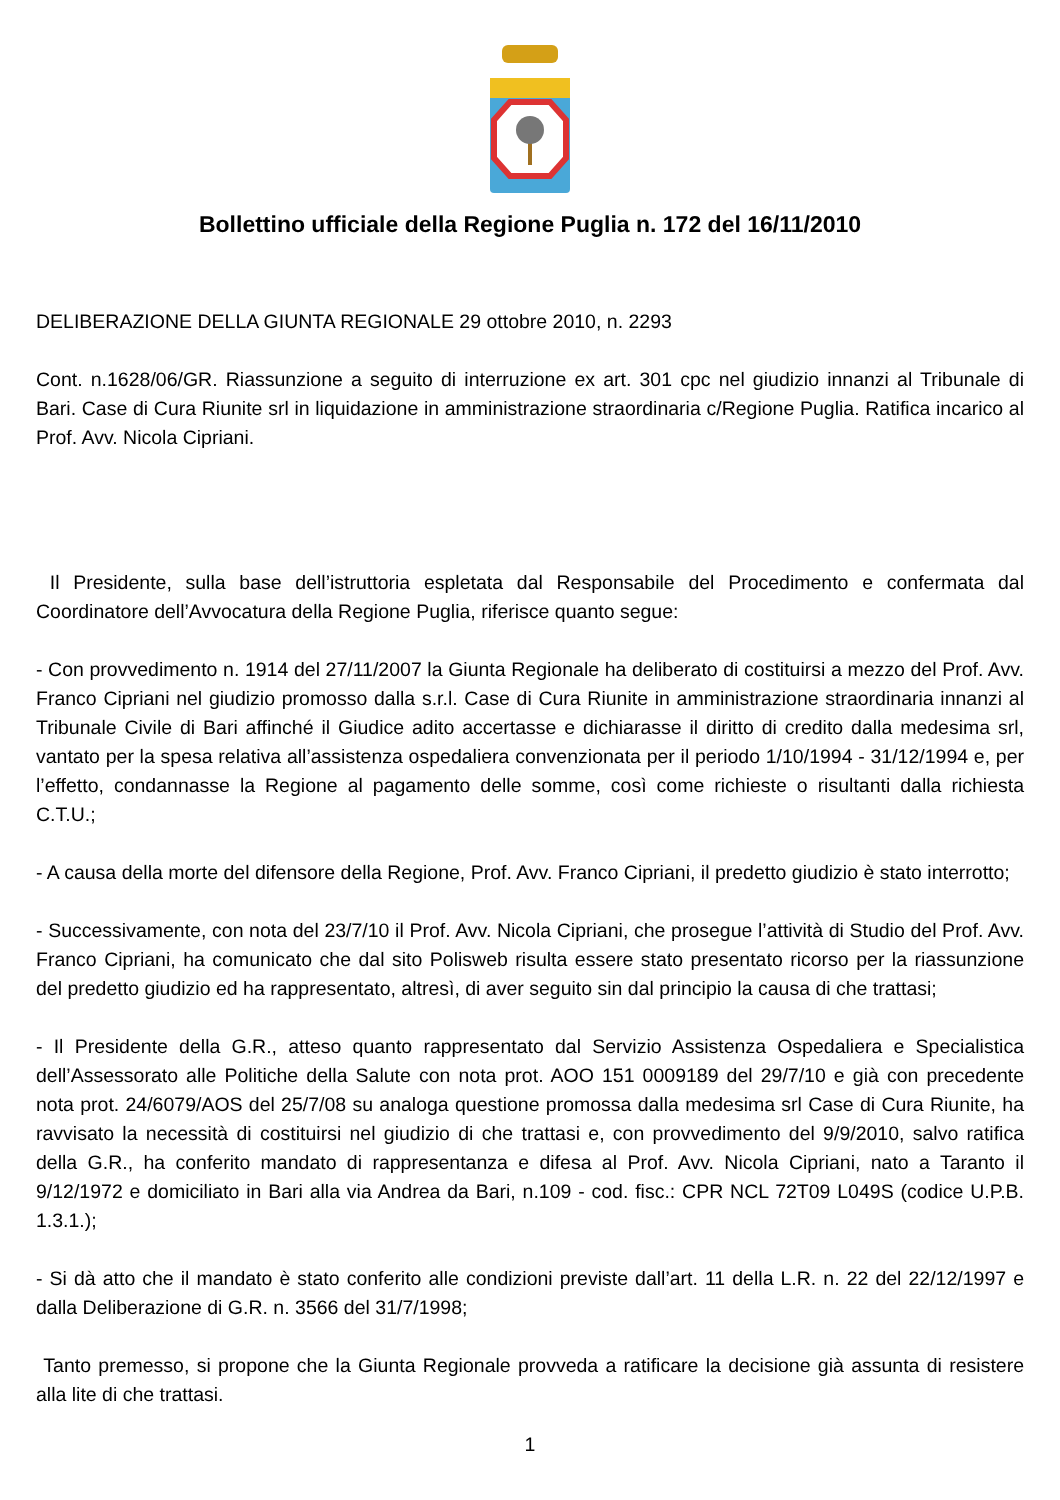Bollettino ufficiale della Regione Puglia n. 172 del 16/11/2010
DELIBERAZIONE DELLA GIUNTA REGIONALE 29 ottobre 2010, n. 2293
Cont. n.1628/06/GR. Riassunzione a seguito di interruzione ex art. 301 cpc nel giudizio innanzi al Tribunale di Bari. Case di Cura Riunite srl in liquidazione in amministrazione straordinaria c/Regione Puglia. Ratifica incarico al Prof. Avv. Nicola Cipriani.
Il Presidente, sulla base dell’istruttoria espletata dal Responsabile del Procedimento e confermata dal Coordinatore dell’Avvocatura della Regione Puglia, riferisce quanto segue:
- Con provvedimento n. 1914 del 27/11/2007 la Giunta Regionale ha deliberato di costituirsi a mezzo del Prof. Avv. Franco Cipriani nel giudizio promosso dalla s.r.l. Case di Cura Riunite in amministrazione straordinaria innanzi al Tribunale Civile di Bari affinché il Giudice adito accertasse e dichiarasse il diritto di credito dalla medesima srl, vantato per la spesa relativa all’assistenza ospedaliera convenzionata per il periodo 1/10/1994 - 31/12/1994 e, per l’effetto, condannasse la Regione al pagamento delle somme, così come richieste o risultanti dalla richiesta C.T.U.;
- A causa della morte del difensore della Regione, Prof. Avv. Franco Cipriani, il predetto giudizio è stato interrotto;
- Successivamente, con nota del 23/7/10 il Prof. Avv. Nicola Cipriani, che prosegue l’attività di Studio del Prof. Avv. Franco Cipriani, ha comunicato che dal sito Polisweb risulta essere stato presentato ricorso per la riassunzione del predetto giudizio ed ha rappresentato, altresì, di aver seguito sin dal principio la causa di che trattasi;
- Il Presidente della G.R., atteso quanto rappresentato dal Servizio Assistenza Ospedaliera e Specialistica dell’Assessorato alle Politiche della Salute con nota prot. AOO 151 0009189 del 29/7/10 e già con precedente nota prot. 24/6079/AOS del 25/7/08 su analoga questione promossa dalla medesima srl Case di Cura Riunite, ha ravvisato la necessità di costituirsi nel giudizio di che trattasi e, con provvedimento del 9/9/2010, salvo ratifica della G.R., ha conferito mandato di rappresentanza e difesa al Prof. Avv. Nicola Cipriani, nato a Taranto il 9/12/1972 e domiciliato in Bari alla via Andrea da Bari, n.109 - cod. fisc.: CPR NCL 72T09 L049S (codice U.P.B. 1.3.1.);
- Si dà atto che il mandato è stato conferito alle condizioni previste dall’art. 11 della L.R. n. 22 del 22/12/1997 e dalla Deliberazione di G.R. n. 3566 del 31/7/1998;
Tanto premesso, si propone che la Giunta Regionale provveda a ratificare la decisione già assunta di resistere alla lite di che trattasi.
1